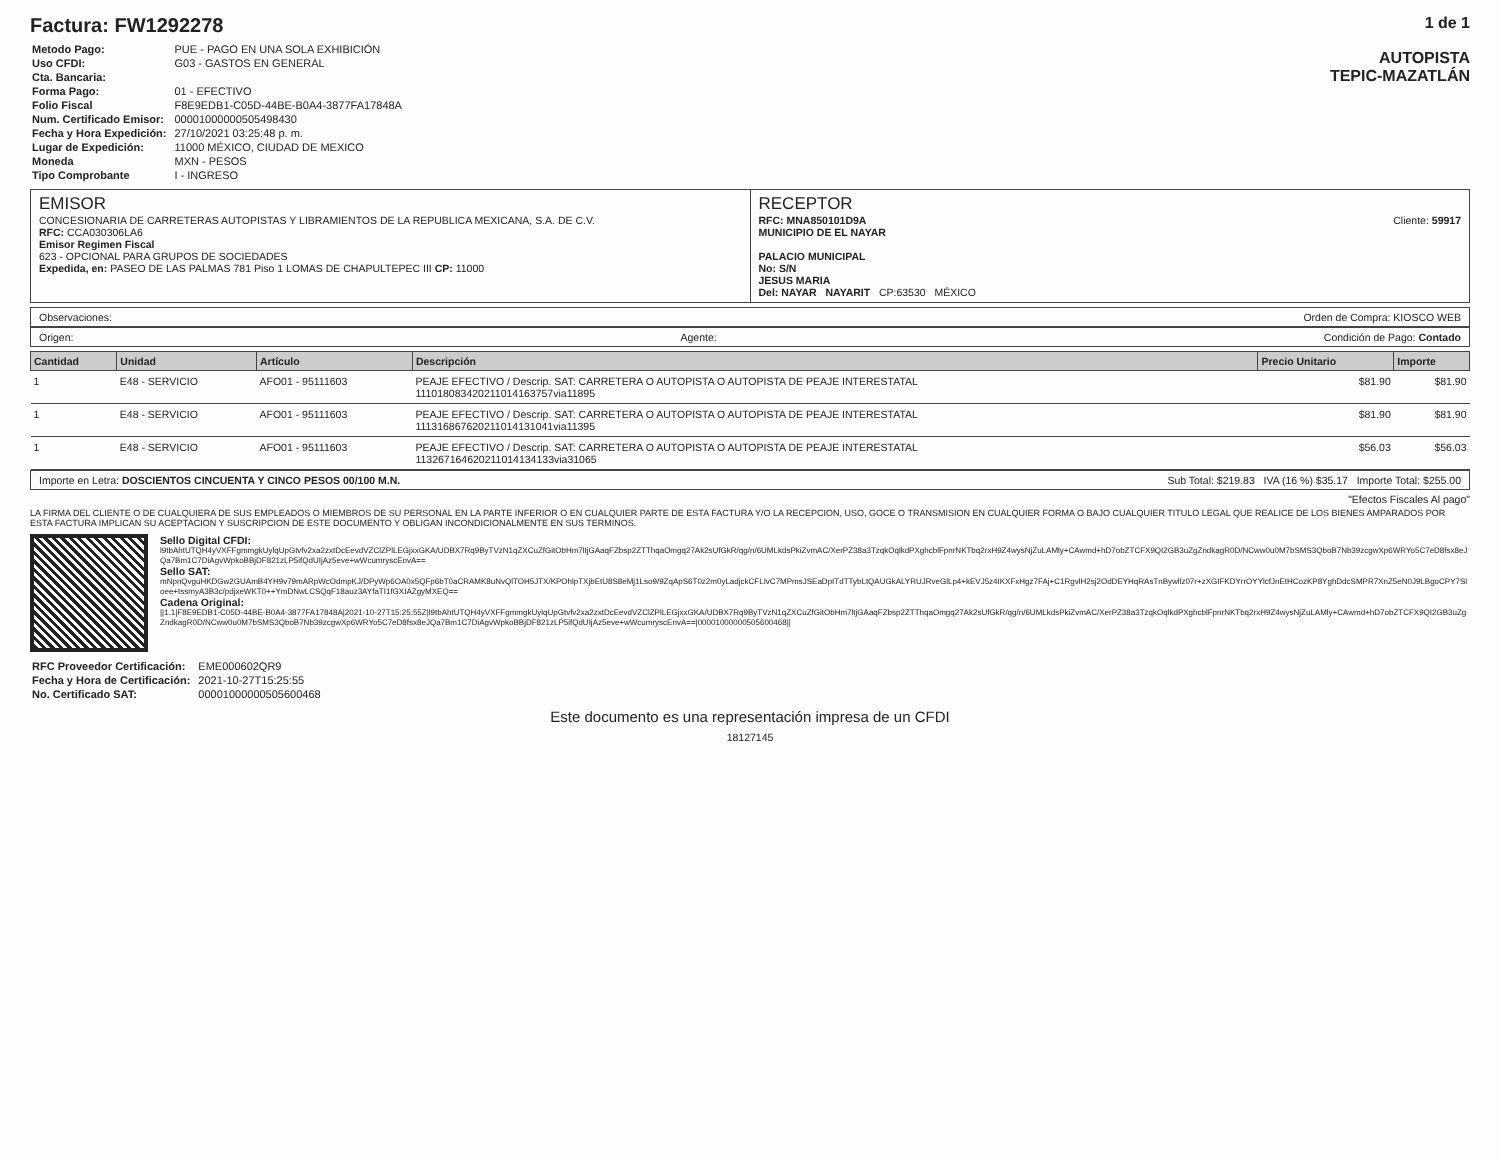Factura: FW1292278
| Metodo Pago: | PUE - PAGO EN UNA SOLA EXHIBICIÓN |
| Uso CFDI: | G03 - GASTOS EN GENERAL |
| Cta. Bancaria: | |
| Forma Pago: | 01 - EFECTIVO |
| Folio Fiscal | F8E9EDB1-C05D-44BE-B0A4-3877FA17848A |
| Num. Certificado Emisor: | 00001000000505498430 |
| Fecha y Hora Expedición: | 27/10/2021 03:25:48 p. m. |
| Lugar de Expedición: | 11000 MÉXICO, CIUDAD DE MEXICO |
| Moneda | MXN - PESOS |
| Tipo Comprobante | I - INGRESO |
1 de 1
AUTOPISTA
TEPIC-MAZATLÁN
EMISOR
CONCESIONARIA DE CARRETERAS AUTOPISTAS Y LIBRAMIENTOS DE LA REPUBLICA MEXICANA, S.A. DE C.V.
RFC: CCA030306LA6
Emisor Regimen Fiscal
623 - OPCIONAL PARA GRUPOS DE SOCIEDADES
Expedida, en: PASEO DE LAS PALMAS 781 Piso 1 LOMAS DE CHAPULTEPEC III CP: 11000
RECEPTOR
Cliente: 59917 RFC: MNA850101D9A
MUNICIPIO DE EL NAYAR
PALACIO MUNICIPAL
No: S/N
JESUS MARIA
Del: NAYAR NAYARIT CP:63530 MÉXICO
Observaciones: Orden de Compra: KIOSCO WEB
Origen: Agente: Condición de Pago: Contado
| Cantidad | Unidad | Artículo | Descripción | Precio Unitario | Importe |
| --- | --- | --- | --- | --- | --- |
| 1 | E48 - SERVICIO | AFO01 - 95111603 | PEAJE EFECTIVO / Descrip. SAT: CARRETERA O AUTOPISTA O AUTOPISTA DE PEAJE INTERESTATAL 11101808342021101416375​7via11895 | $81.90 | $81.90 |
| 1 | E48 - SERVICIO | AFO01 - 95111603 | PEAJE EFECTIVO / Descrip. SAT: CARRETERA O AUTOPISTA O AUTOPISTA DE PEAJE INTERESTATAL 1113168676202110141310​41via11395 | $81.90 | $81.90 |
| 1 | E48 - SERVICIO | AFO01 - 95111603 | PEAJE EFECTIVO / Descrip. SAT: CARRETERA O AUTOPISTA O AUTOPISTA DE PEAJE INTERESTATAL 11326716462021101413413​3via31065 | $56.03 | $56.03 |
Importe en Letra: DOSCIENTOS CINCUENTA Y CINCO PESOS 00/100 M.N. Sub Total: $219.83 IVA (16 %) $35.17 Importe Total: $255.00
"Efectos Fiscales Al pago"
LA FIRMA DEL CLIENTE O DE CUALQUIERA DE SUS EMPLEADOS O MIEMBROS DE SU PERSONAL EN LA PARTE INFERIOR O EN CUALQUIER PARTE DE ESTA FACTURA Y/O LA RECEPCION, USO, GOCE O TRANSMISION EN CUALQUIER FORMA O BAJO CUALQUIER TITULO LEGAL QUE REALICE DE LOS BIENES AMPARADOS POR ESTA FACTURA IMPLICAN SU ACEPTACION Y SUSCRIPCION DE ESTE DOCUMENTO Y OBLIGAN INCONDICIONALMENTE EN SUS TERMINOS.
Sello Digital CFDI:
l9tbAhtUTQH4yVXFFgmmgkUylqUpGtvfv2xa2zxtDcEevdVZClZPlLEGjxxGKA/UDBX7Rq9ByTVzN1qZXCuZfGitObHm7ltjGAaqFZbsp2ZTThqaOmgq27Ak2sUfGkR/qg/n/6UMLkdsPkiZvmAC/XerPZ38a3TzqkOqlkdPXghcblFpnrNKTbq2rxH9Z4wysNjZuLAMly+CAwmd+hD7obZTCFX9QI2GB3uZgZndkagR0D/NCww0u0M7bSMS3QboB7Nb39zcgwXp6WRYo5C7eD8fsx8eJQa7Bm1C7DiAgvWpkoBBjDF821zLP5ifQdUIjAz5eve+wWcumryscEnvA==
Sello SAT:
mNpnQvguHKDGw2GUAmB4YH9v79mARpWcOdmpKJ/DPyWp6OA0x5QFp6bT0aCRAMK8uNvQlTOH5JTX/KPOhlpTXjbEtU8S8eMj1Lso9/9ZqApS6T0z2m0yLadjckCFLIvC7MPmsJSEaDpITdTTybLtQAUGkALYRUJRveGlLp4+kEVJ5z4IKXFxHgz7FAj+C1RgvlH2sj2OdDEYHqRAsTnBywllz07r+zXGIFKDYrrOYYlcfJnEtHCozKP8YghDdcSMPR7XnZ5eN0J9LBgoCPY7Sloee+tssmyA3B3c/pdjxeWKT0++YmDNwLCSQqF18auz3AYfaTI1fGXIAZgyMXEQ==
Cadena Original:
||1.1|F8E9EDB1-C05D-44BE-B0A4-3877FA17848A|2021-10-27T15:25:55Z|l9tbAhtUTQH4yVXFFgmmgkUylqUpGtvfv2xa2zxtDcEevdVZClZPlLEGjxxGKA/UDBX7Rq9ByTVzN1qZXCuZfGitObHm7ltjGAaqFZbsp2ZTThqaOmgq27Ak2sUfGkR/qg/n/6UMLkdsPkiZvmAC/XerPZ38a3TzqkOqlkdPXghcblFpnrNKTbq2rxH9Z4wysNjZuLAMly+CAwmd+hD7obZTCFX9QI2GB3uZgZndkagR0D/NCww0u0M7bSMS3QboB7Nb39zcgwXp6WRYo5C7eD8fsx8eJQa7Bm1C7DiAgvWpkoBBjDF821zLP5ifQdUIjAz5eve+wWcumryscEnvA==|00001000000505600468||
| RFC Proveedor Certificación: | EME000602QR9 |
| Fecha y Hora de Certificación: | 2021-10-27T15:25:55 |
| No. Certificado SAT: | 00001000000505600468 |
Este documento es una representación impresa de un CFDI
18127145